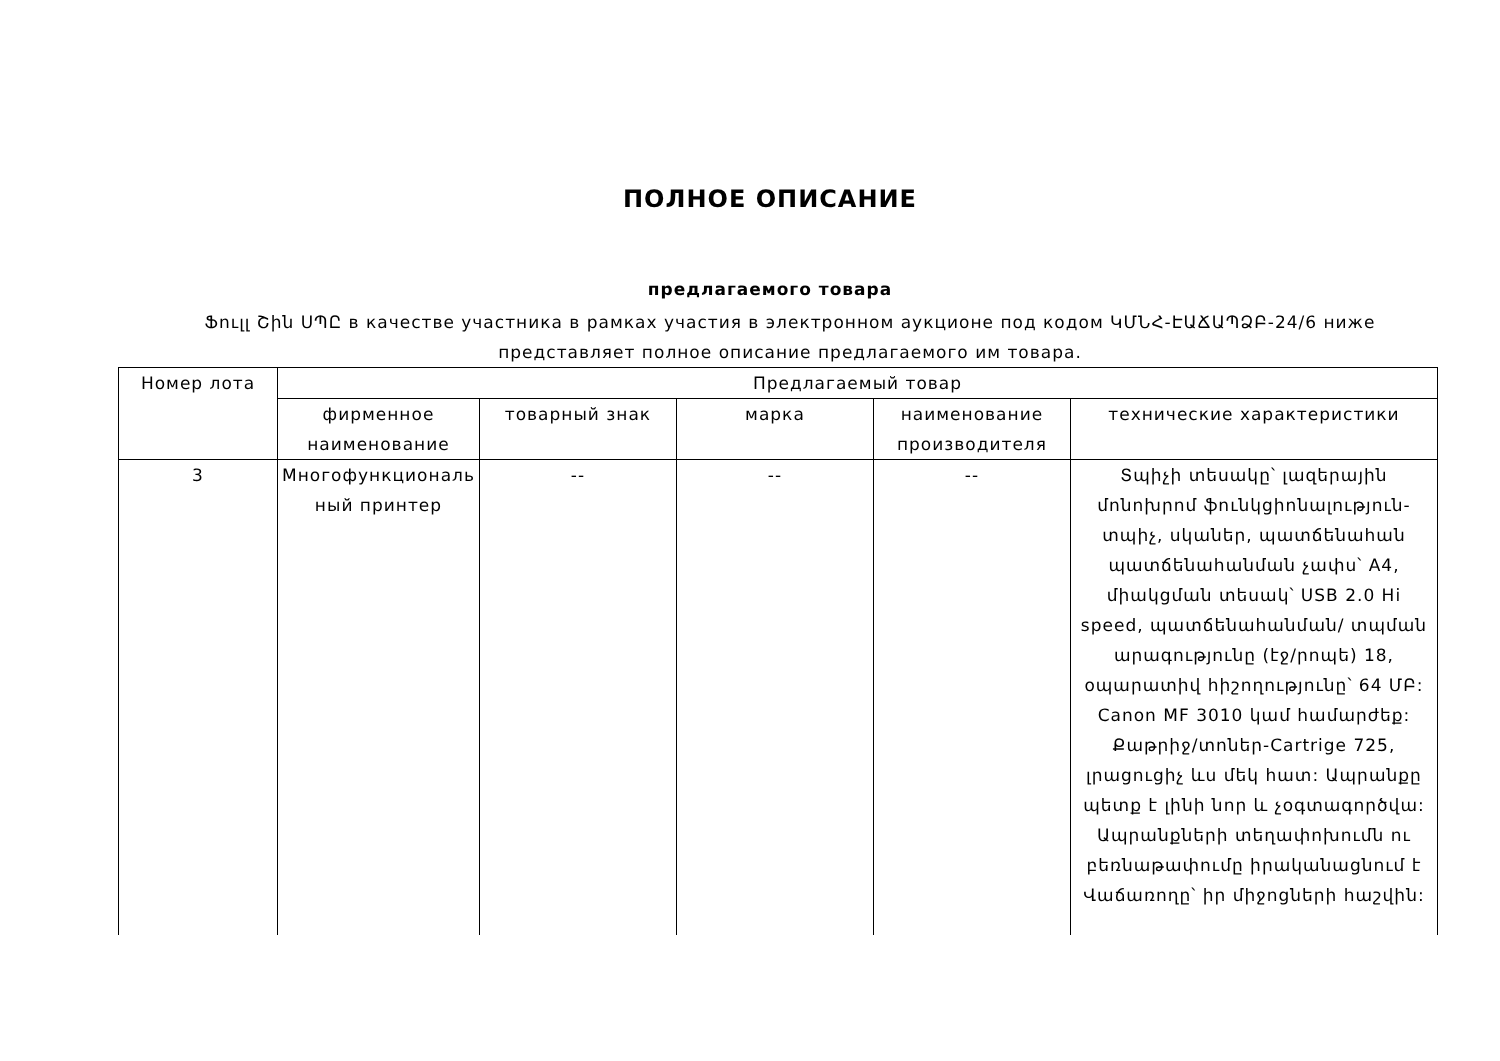ПОЛНОЕ ОПИСАНИЕ
предлагаемого товара
Ֆուլլ Շին ՍՊԸ в качестве участника в рамках участия в электронном аукционе под кодом ԿՄՆՀ-ԷԱՃԱՊՁԲ-24/6 ниже представляет полное описание предлагаемого им товара.
| Номер лота | Предлагаемый товар | | | | |
| --- | --- | --- | --- | --- | --- |
| | фирменное наименование | товарный знак | марка | наименование производителя | технические характеристики |
| 3 | Многофункциональ ный принтер | -- | -- | -- | Տպիչի տեսակը՝ լազերային մոնոխրոմ ֆունկցիոնալություն- տպիչ, սկաներ, պատճենահան պատճենահանման չափս՝ A4, միակցման տեսակ՝ USB 2.0 Hi speed, պատճենահանման/ տպման արագությունը (էջ/րոպե) 18, օպարատիվ հիշողությունը՝ 64 ՄԲ: Canon MF 3010 կամ համարժեք: Քաթրիջ/տոներ-Cartrige 725, լրացուցիչ ևս մեկ հատ: Ապրանքը պետք է լինի նոր և չօգտագործվա: Ապրանքների տեղափոխումն ու բեռնաթափումը իրականացնում է Վաճառողը՝ իր միջոցների հաշվին: |